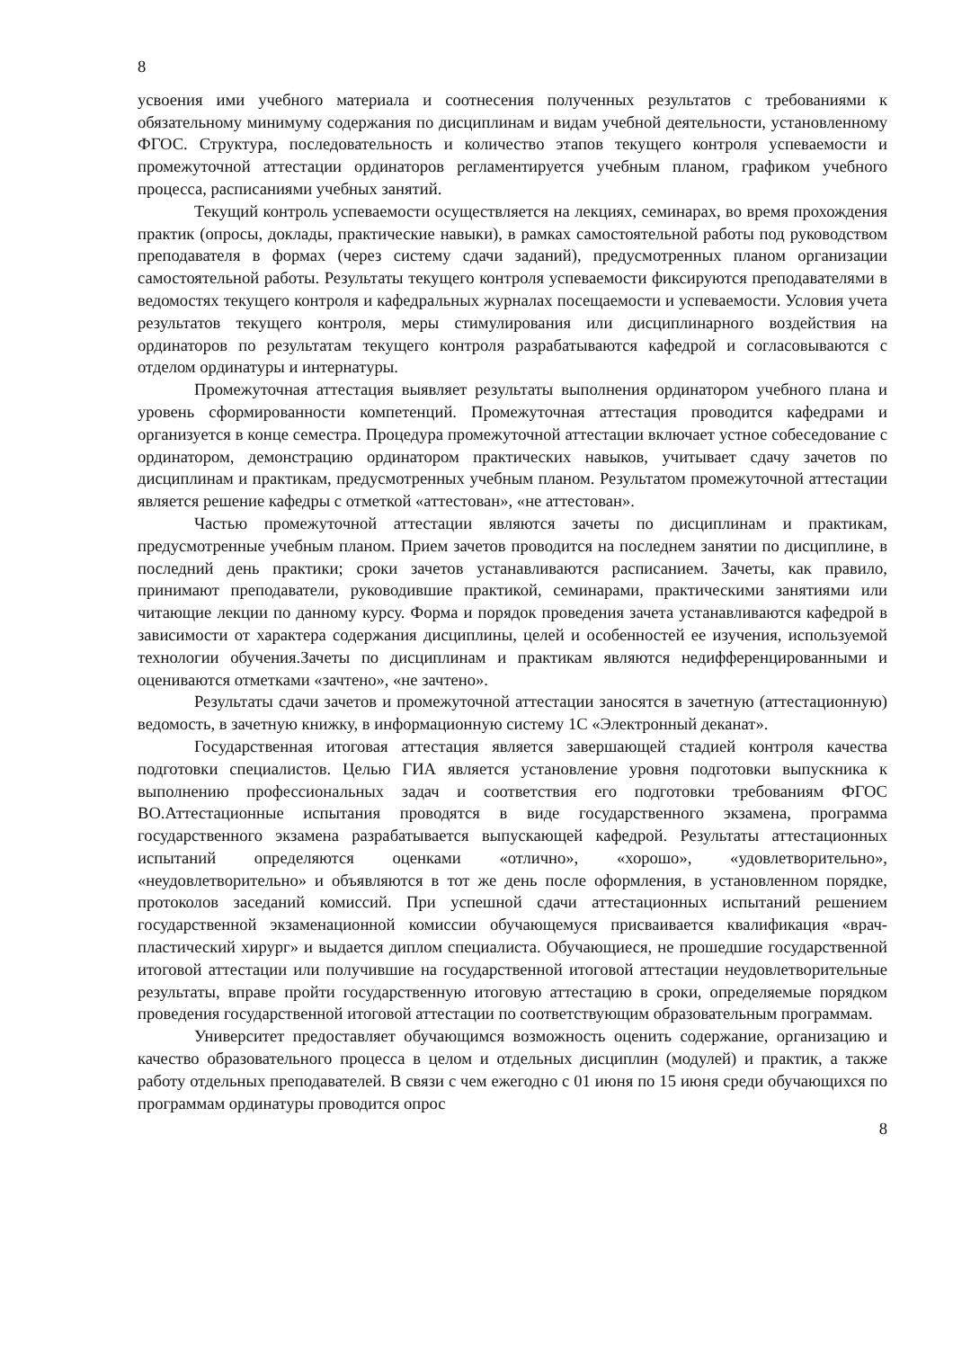8
усвоения ими учебного материала и соотнесения полученных результатов с требованиями к обязательному минимуму содержания по дисциплинам и видам учебной деятельности, установленному ФГОС. Структура, последовательность и количество этапов текущего контроля успеваемости и промежуточной аттестации ординаторов регламентируется учебным планом, графиком учебного процесса, расписаниями учебных занятий.
Текущий контроль успеваемости осуществляется на лекциях, семинарах, во время прохождения практик (опросы, доклады, практические навыки), в рамках самостоятельной работы под руководством преподавателя в формах (через систему сдачи заданий), предусмотренных планом организации самостоятельной работы. Результаты текущего контроля успеваемости фиксируются преподавателями в ведомостях текущего контроля и кафедральных журналах посещаемости и успеваемости. Условия учета результатов текущего контроля, меры стимулирования или дисциплинарного воздействия на ординаторов по результатам текущего контроля разрабатываются кафедрой и согласовываются с отделом ординатуры и интернатуры.
Промежуточная аттестация выявляет результаты выполнения ординатором учебного плана и уровень сформированности компетенций. Промежуточная аттестация проводится кафедрами и организуется в конце семестра. Процедура промежуточной аттестации включает устное собеседование с ординатором, демонстрацию ординатором практических навыков, учитывает сдачу зачетов по дисциплинам и практикам, предусмотренных учебным планом. Результатом промежуточной аттестации является решение кафедры с отметкой «аттестован», «не аттестован».
Частью промежуточной аттестации являются зачеты по дисциплинам и практикам, предусмотренные учебным планом. Прием зачетов проводится на последнем занятии по дисциплине, в последний день практики; сроки зачетов устанавливаются расписанием. Зачеты, как правило, принимают преподаватели, руководившие практикой, семинарами, практическими занятиями или читающие лекции по данному курсу. Форма и порядок проведения зачета устанавливаются кафедрой в зависимости от характера содержания дисциплины, целей и особенностей ее изучения, используемой технологии обучения.Зачеты по дисциплинам и практикам являются недифференцированными и оцениваются отметками «зачтено», «не зачтено».
Результаты сдачи зачетов и промежуточной аттестации заносятся в зачетную (аттестационную) ведомость, в зачетную книжку, в информационную систему 1С «Электронный деканат».
Государственная итоговая аттестация является завершающей стадией контроля качества подготовки специалистов. Целью ГИА является установление уровня подготовки выпускника к выполнению профессиональных задач и соответствия его подготовки требованиям ФГОС ВО.Аттестационные испытания проводятся в виде государственного экзамена, программа государственного экзамена разрабатывается выпускающей кафедрой. Результаты аттестационных испытаний определяются оценками «отлично», «хорошо», «удовлетворительно», «неудовлетворительно» и объявляются в тот же день после оформления, в установленном порядке, протоколов заседаний комиссий. При успешной сдачи аттестационных испытаний решением государственной экзаменационной комиссии обучающемуся присваивается квалификация «врач-пластический хирург» и выдается диплом специалиста. Обучающиеся, не прошедшие государственной итоговой аттестации или получившие на государственной итоговой аттестации неудовлетворительные результаты, вправе пройти государственную итоговую аттестацию в сроки, определяемые порядком проведения государственной итоговой аттестации по соответствующим образовательным программам.
Университет предоставляет обучающимся возможность оценить содержание, организацию и качество образовательного процесса в целом и отдельных дисциплин (модулей) и практик, а также работу отдельных преподавателей. В связи с чем ежегодно с 01 июня по 15 июня среди обучающихся по программам ординатуры проводится опрос
8